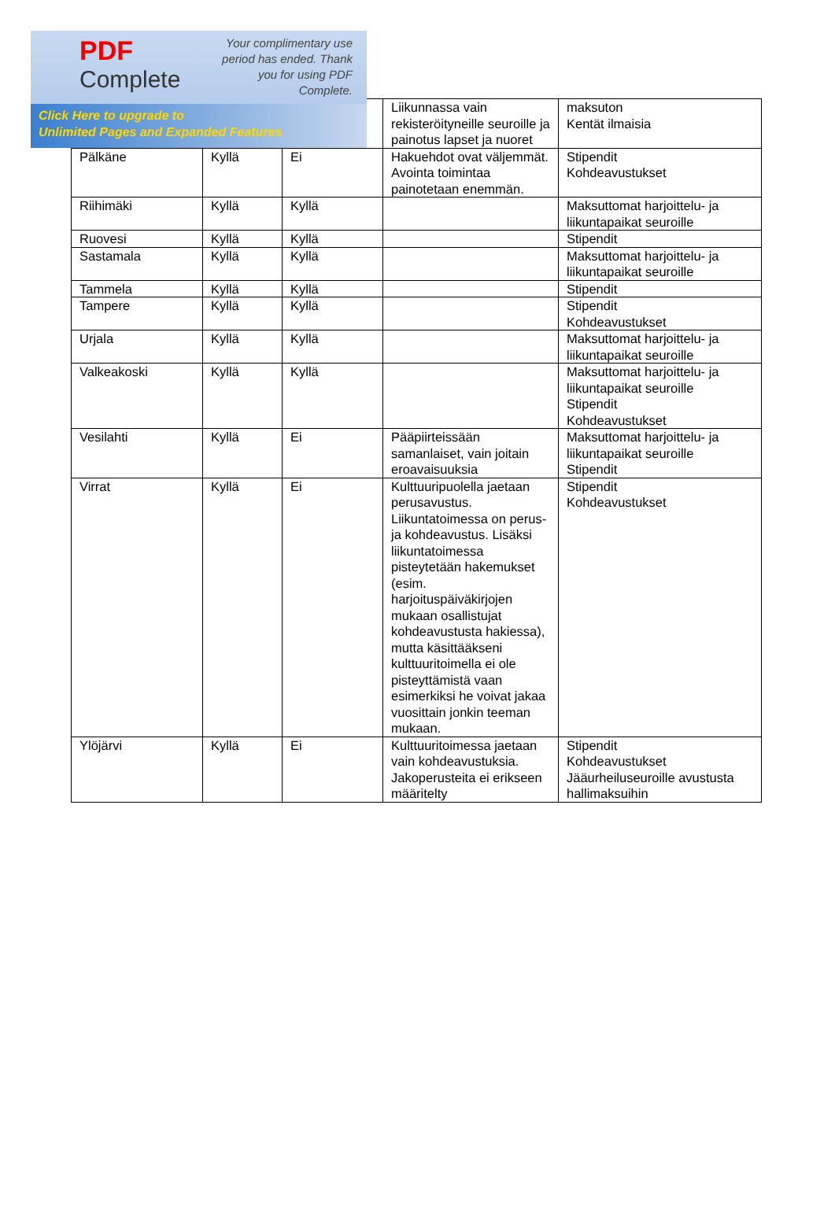PDF
Complete
Your complimentary use period has ended. Thank you for using PDF Complete.
Click Here to upgrade to
Unlimited Pages and Expanded Features
| | | | Liikunnassa vain rekisteröityneille seuroille ja painotus lapset ja nuoret | maksuton Kentät ilmaisia |
| Pälkäne | Kyllä | Ei | Hakuehdot ovat väljemmät. Avointa toimintaa painotetaan enemmän. | Stipendit Kohdeavustukset |
| Riihimäki | Kyllä | Kyllä | | Maksuttomat harjoittelu- ja liikuntapaikat seuroille |
| Ruovesi | Kyllä | Kyllä | | Stipendit |
| Sastamala | Kyllä | Kyllä | | Maksuttomat harjoittelu- ja liikuntapaikat seuroille |
| Tammela | Kyllä | Kyllä | | Stipendit |
| Tampere | Kyllä | Kyllä | | Stipendit Kohdeavustukset |
| Urjala | Kyllä | Kyllä | | Maksuttomat harjoittelu- ja liikuntapaikat seuroille |
| Valkeakoski | Kyllä | Kyllä | | Maksuttomat harjoittelu- ja liikuntapaikat seuroille Stipendit Kohdeavustukset |
| Vesilahti | Kyllä | Ei | Pääpiirteissään samanlaiset, vain joitain eroavaisuuksia | Maksuttomat harjoittelu- ja liikuntapaikat seuroille Stipendit |
| Virrat | Kyllä | Ei | Kulttuuripuolella jaetaan perusavustus. Liikuntatoimessa on perus- ja kohdeavustus. Lisäksi liikuntatoimessa pisteytetään hakemukset (esim. harjoituspäiväkirjojen mukaan osallistujat kohdeavustusta hakiessa), mutta käsittääkseni kulttuuritoimella ei ole pisteyttämistä vaan esimerkiksi he voivat jakaa vuosittain jonkin teeman mukaan. | Stipendit Kohdeavustukset |
| Ylöjärvi | Kyllä | Ei | Kulttuuritoimessa jaetaan vain kohdeavustuksia. Jakoperusteita ei erikseen määritelty | Stipendit Kohdeavustukset Jääurheiluseuroille avustusta hallimaksuihin |